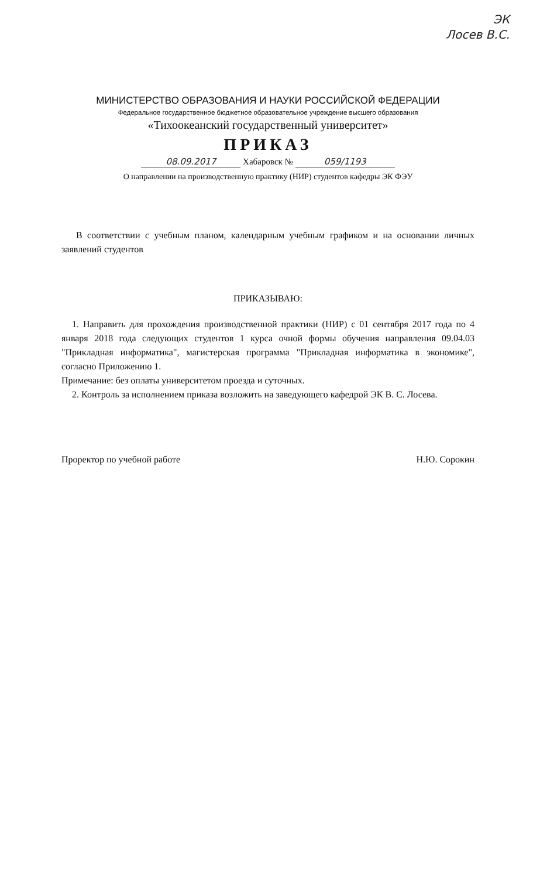ЭК
Лосев В.С.
МИНИСТЕРСТВО ОБРАЗОВАНИЯ И НАУКИ РОССИЙСКОЙ ФЕДЕРАЦИИ
Федеральное государственное бюджетное образовательное учреждение высшего образования
«Тихоокеанский государственный университет»
ПРИКАЗ
08.09.2017 Хабаровск № 059/1193
О направлении на производственную практику (НИР) студентов кафедры ЭК ФЭУ
В соответствии с учебным планом, календарным учебным графиком и на основании личных заявлений студентов
ПРИКАЗЫВАЮ:
1. Направить для прохождения производственной практики (НИР) с 01 сентября 2017 года по 4 января 2018 года следующих студентов 1 курса очной формы обучения направления 09.04.03 "Прикладная информатика", магистерская программа "Прикладная информатика в экономике", согласно Приложению 1.
Примечание: без оплаты университетом проезда и суточных.
2. Контроль за исполнением приказа возложить на заведующего кафедрой ЭК В. С. Лосева.
Проректор по учебной работе Н.Ю. Сорокин